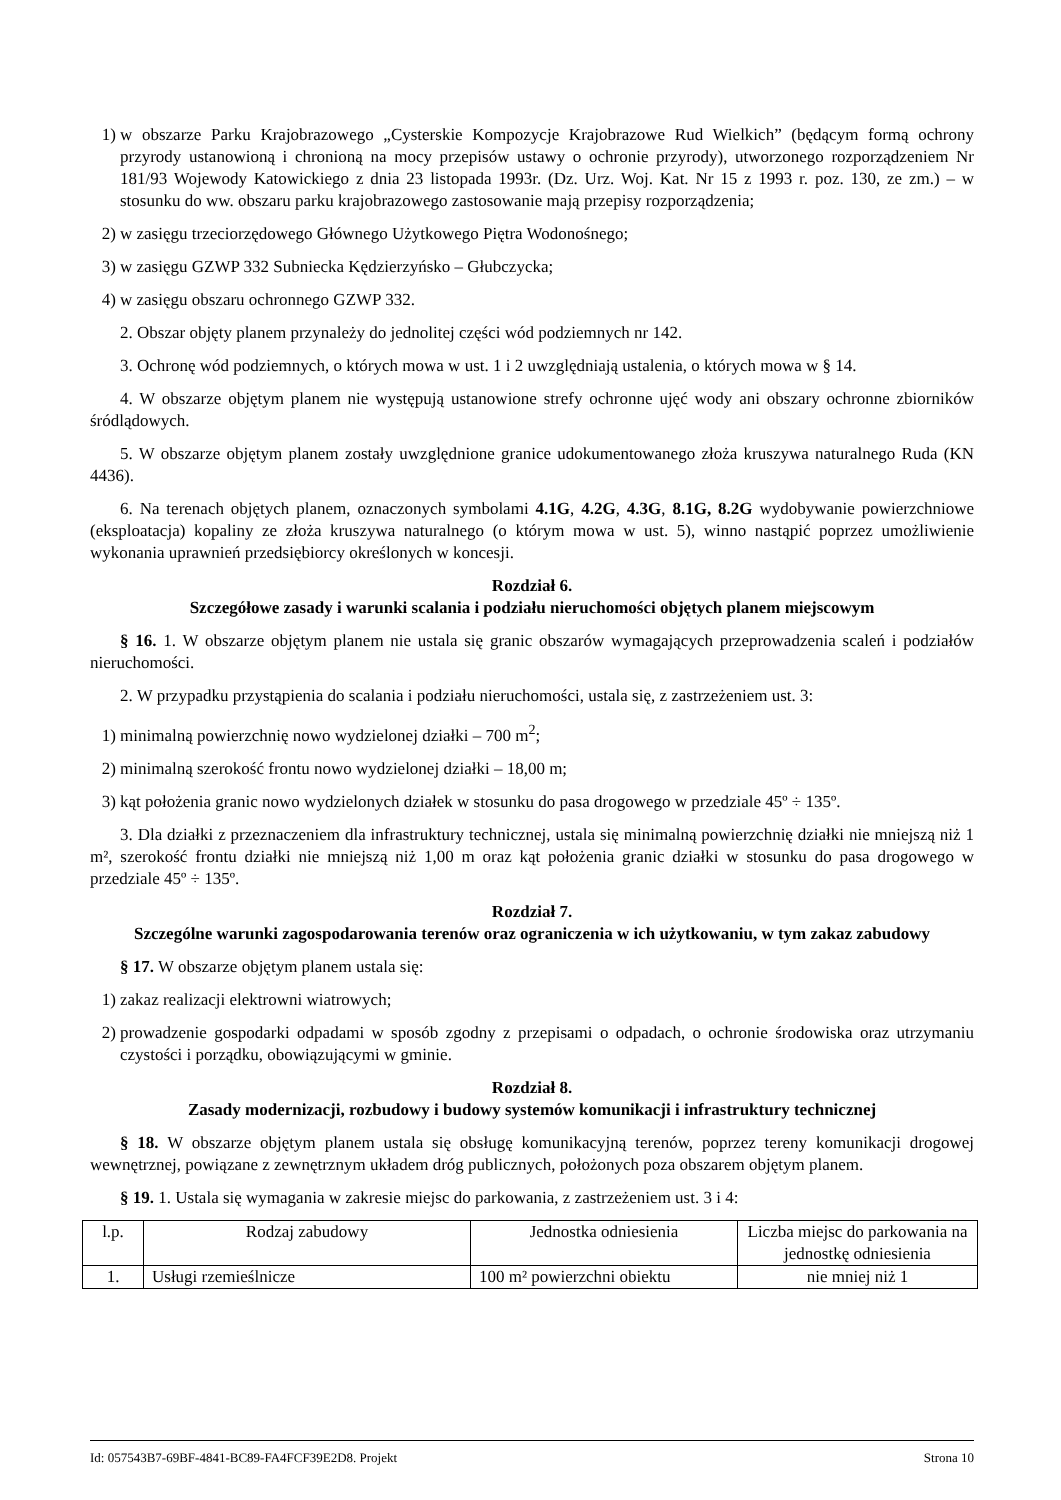1) w obszarze Parku Krajobrazowego „Cysterskie Kompozycje Krajobrazowe Rud Wielkich” (będącym formą ochrony przyrody ustanowioną i chronioną na mocy przepisów ustawy o ochronie przyrody), utworzonego rozporządzeniem Nr 181/93 Wojewody Katowickiego z dnia 23 listopada 1993r. (Dz. Urz. Woj. Kat. Nr 15 z 1993 r. poz. 130, ze zm.) – w stosunku do ww. obszaru parku krajobrazowego zastosowanie mają przepisy rozporządzenia;
2) w zasięgu trzeciorzędowego Głównego Użytkowego Piętra Wodonośnego;
3) w zasięgu GZWP 332 Subniecka Kędzierzyńsko – Głubczycka;
4) w zasięgu obszaru ochronnego GZWP 332.
2. Obszar objęty planem przynależy do jednolitej części wód podziemnych nr 142.
3. Ochronę wód podziemnych, o których mowa w ust. 1 i 2 uwzględniają ustalenia, o których mowa w § 14.
4. W obszarze objętym planem nie występują ustanowione strefy ochronne ujęć wody ani obszary ochronne zbiorników śródlądowych.
5. W obszarze objętym planem zostały uwzględnione granice udokumentowanego złoża kruszywa naturalnego Ruda (KN 4436).
6. Na terenach objętych planem, oznaczonych symbolami 4.1G, 4.2G, 4.3G, 8.1G, 8.2G wydobywanie powierzchniowe (eksploatacja) kopaliny ze złoża kruszywa naturalnego (o którym mowa w ust. 5), winno nastąpić poprzez umożliwienie wykonania uprawnień przedsiębiorcy określonych w koncesji.
Rozdział 6.
Szczegółowe zasady i warunki scalania i podziału nieruchomości objętych planem miejscowym
§ 16. 1. W obszarze objętym planem nie ustala się granic obszarów wymagających przeprowadzenia scaleń i podziałów nieruchomości.
2. W przypadku przystąpienia do scalania i podziału nieruchomości, ustala się, z zastrzeżeniem ust. 3:
1) minimalną powierzchnię nowo wydzielonej działki – 700 m<sup>2</sup>;
2) minimalną szerokość frontu nowo wydzielonej działki – 18,00 m;
3) kąt położenia granic nowo wydzielonych działek w stosunku do pasa drogowego w przedziale 45º ÷ 135º.
3. Dla działki z przeznaczeniem dla infrastruktury technicznej, ustala się minimalną powierzchnię działki nie mniejszą niż 1 m², szerokość frontu działki nie mniejszą niż 1,00 m oraz kąt położenia granic działki w stosunku do pasa drogowego w przedziale 45º ÷ 135º.
Rozdział 7.
Szczególne warunki zagospodarowania terenów oraz ograniczenia w ich użytkowaniu, w tym zakaz zabudowy
§ 17. W obszarze objętym planem ustala się:
1) zakaz realizacji elektrowni wiatrowych;
2) prowadzenie gospodarki odpadami w sposób zgodny z przepisami o odpadach, o ochronie środowiska oraz utrzymaniu czystości i porządku, obowiązującymi w gminie.
Rozdział 8.
Zasady modernizacji, rozbudowy i budowy systemów komunikacji i infrastruktury technicznej
§ 18. W obszarze objętym planem ustala się obsługę komunikacyjną terenów, poprzez tereny komunikacji drogowej wewnętrznej, powiązane z zewnętrznym układem dróg publicznych, położonych poza obszarem objętym planem.
§ 19. 1. Ustala się wymagania w zakresie miejsc do parkowania, z zastrzeżeniem ust. 3 i 4:
| l.p. | Rodzaj zabudowy | Jednostka odniesienia | Liczba miejsc do parkowania na jednostkę odniesienia |
| --- | --- | --- | --- |
| 1. | Usługi rzemieślnicze | 100 m² powierzchni obiektu | nie mniej niż 1 |
Id: 057543B7-69BF-4841-BC89-FA4FCF39E2D8. Projekt Strona 10